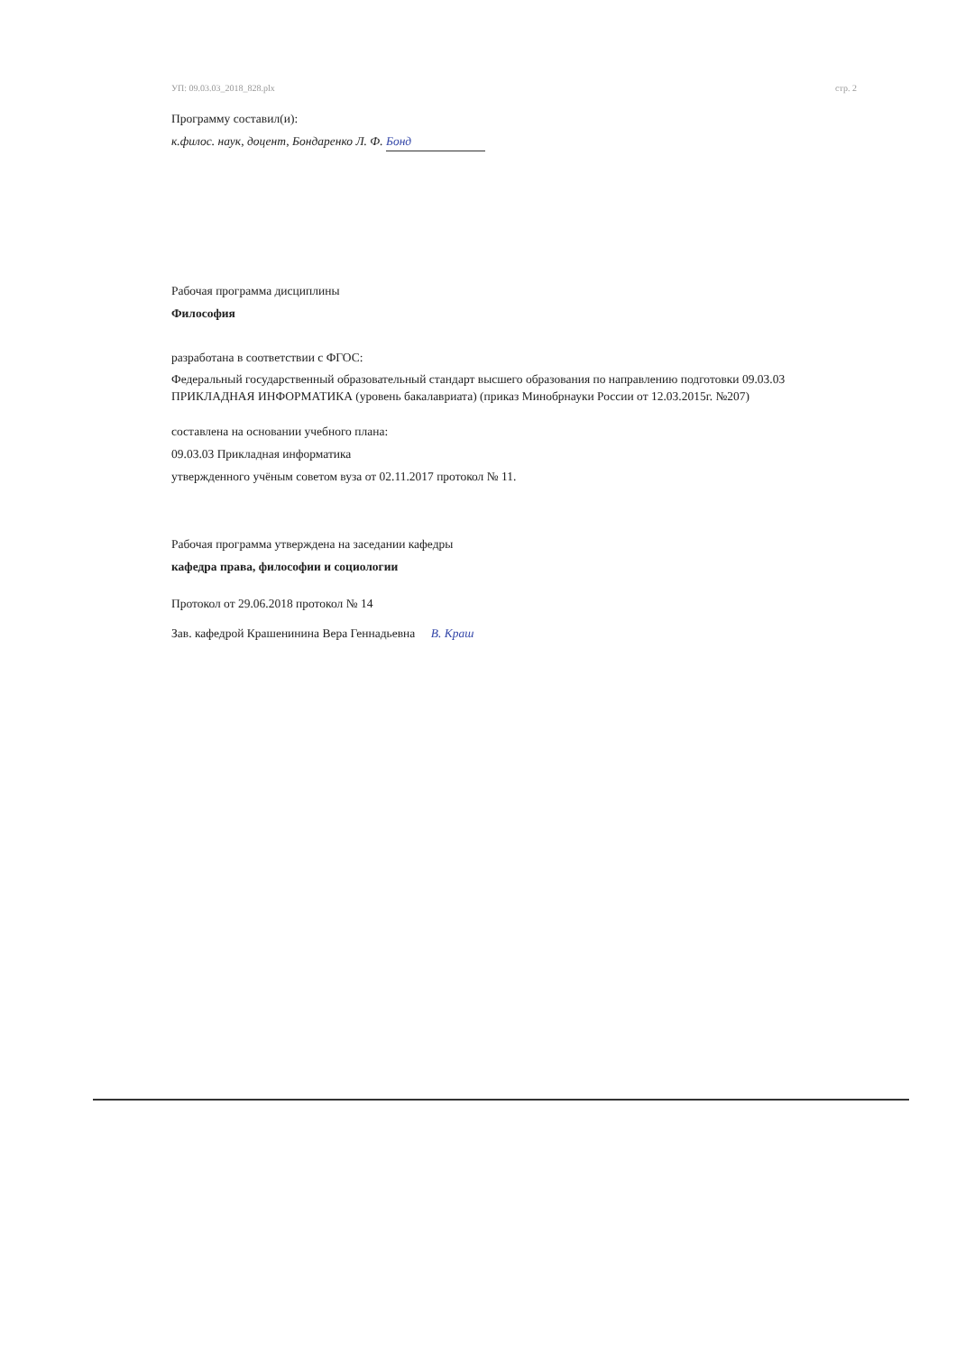УП: 09.03.03_2018_828.plx стр. 2
Программу составил(и):
к.филос. наук, доцент, Бондаренко Л. Ф. Бонд
Рабочая программа дисциплины
Философия
разработана в соответствии с ФГОС:
Федеральный государственный образовательный стандарт высшего образования по направлению подготовки 09.03.03 ПРИКЛАДНАЯ ИНФОРМАТИКА (уровень бакалавриата) (приказ Минобрнауки России от 12.03.2015г. №207)
составлена на основании учебного плана:
09.03.03 Прикладная информатика
утвержденного учёным советом вуза от 02.11.2017 протокол № 11.
Рабочая программа утверждена на заседании кафедры
кафедра права, философии и социологии
Протокол от 29.06.2018 протокол № 14
Зав. кафедрой Крашенинина Вера Геннадьевна В. Краш